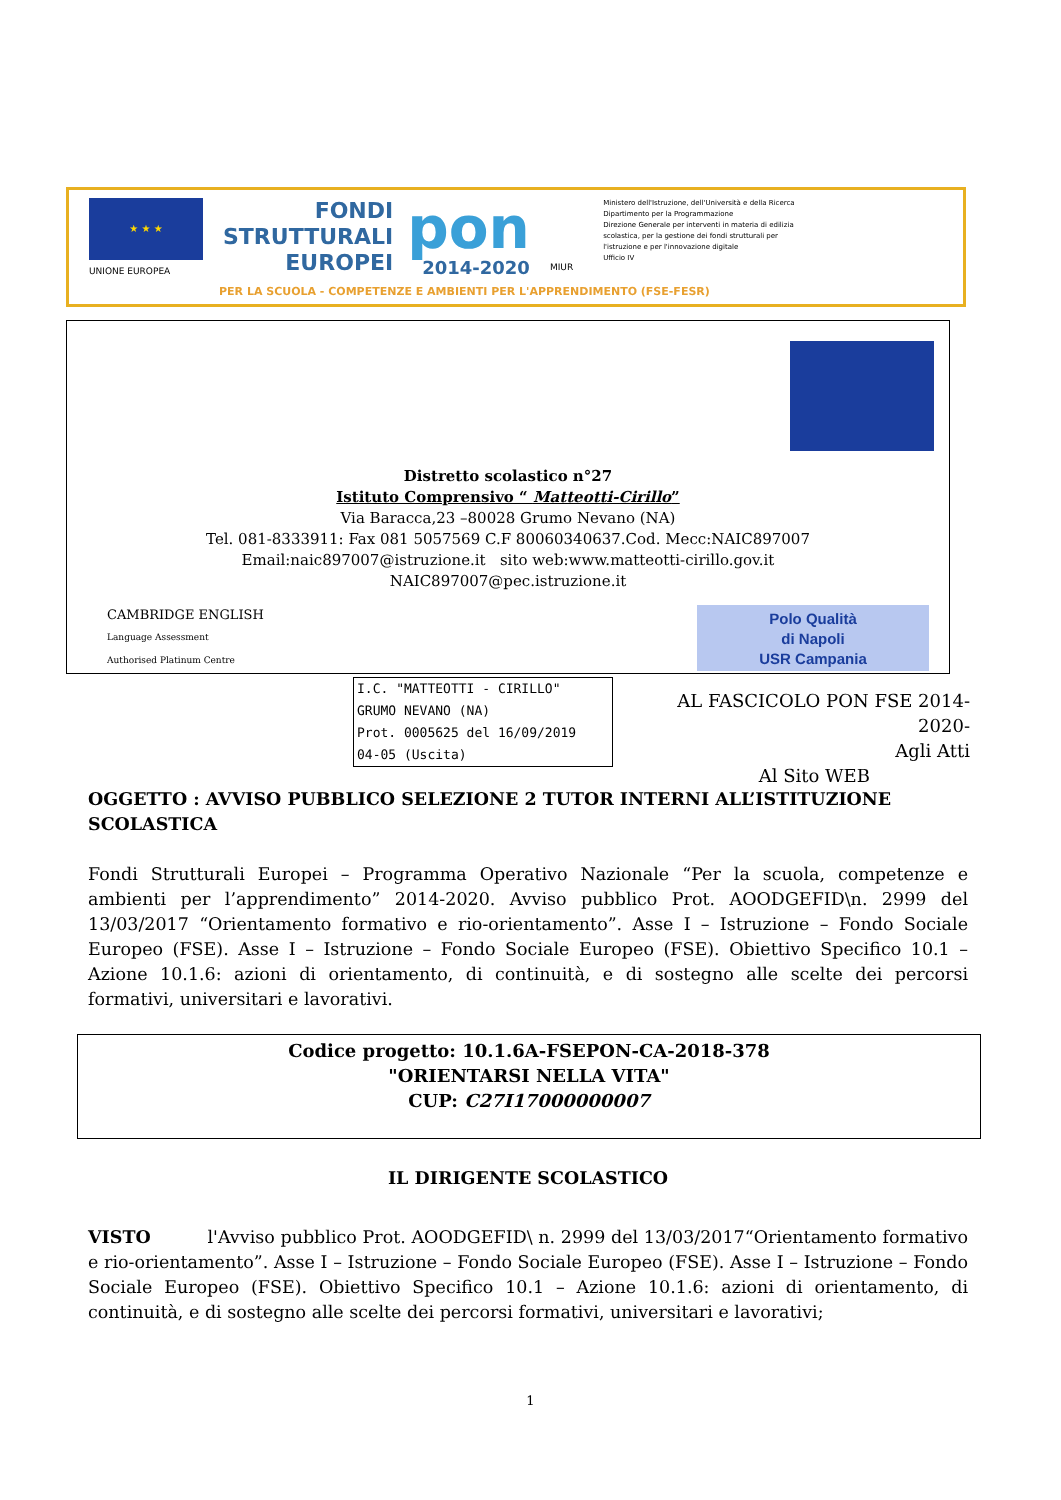★ ★ ★
UNIONE EUROPEA
FONDI
STRUTTURALI
EUROPEI
pon
2014-2020
MIUR
Ministero dell'Istruzione, dell'Università e della Ricerca
Dipartimento per la Programmazione
Direzione Generale per interventi in materia di edilizia
scolastica, per la gestione dei fondi strutturali per
l'istruzione e per l'innovazione digitale
Ufficio IV
PER LA SCUOLA - COMPETENZE E AMBIENTI PER L'APPRENDIMENTO (FSE-FESR)
Distretto scolastico n°27
Istituto Comprensivo “ Matteotti-Cirillo”
Via Baracca,23 –80028 Grumo Nevano (NA)
Tel. 081-8333911: Fax 081 5057569 C.F 80060340637.Cod. Mecc:NAIC897007
Email:naic897007@istruzione.it sito web:www.matteotti-cirillo.gov.it
NAIC897007@pec.istruzione.it
CAMBRIDGE ENGLISH
Language Assessment
Authorised Platinum Centre
Polo Qualità
di Napoli
USR Campania
I.C. "MATTEOTTI - CIRILLO"
GRUMO NEVANO (NA)
Prot. 0005625 del 16/09/2019
04-05 (Uscita)
AL FASCICOLO PON FSE 2014-2020-
Agli Atti
Al Sito WEB
OGGETTO : AVVISO PUBBLICO SELEZIONE 2 TUTOR INTERNI ALL’ISTITUZIONE SCOLASTICA
Fondi Strutturali Europei – Programma Operativo Nazionale “Per la scuola, competenze e ambienti per l’apprendimento” 2014-2020. Avviso pubblico Prot. AOODGEFID\n. 2999 del 13/03/2017 “Orientamento formativo e rio-orientamento”. Asse I – Istruzione – Fondo Sociale Europeo (FSE). Asse I – Istruzione – Fondo Sociale Europeo (FSE). Obiettivo Specifico 10.1 – Azione 10.1.6: azioni di orientamento, di continuità, e di sostegno alle scelte dei percorsi formativi, universitari e lavorativi.
Codice progetto: 10.1.6A-FSEPON-CA-2018-378
"ORIENTARSI NELLA VITA"
CUP: C27I17000000007
IL DIRIGENTE SCOLASTICO
VISTO l'Avviso pubblico Prot. AOODGEFID\ n. 2999 del 13/03/2017“Orientamento formativo e rio-orientamento”. Asse I – Istruzione – Fondo Sociale Europeo (FSE). Asse I – Istruzione – Fondo Sociale Europeo (FSE). Obiettivo Specifico 10.1 – Azione 10.1.6: azioni di orientamento, di continuità, e di sostegno alle scelte dei percorsi formativi, universitari e lavorativi;
1